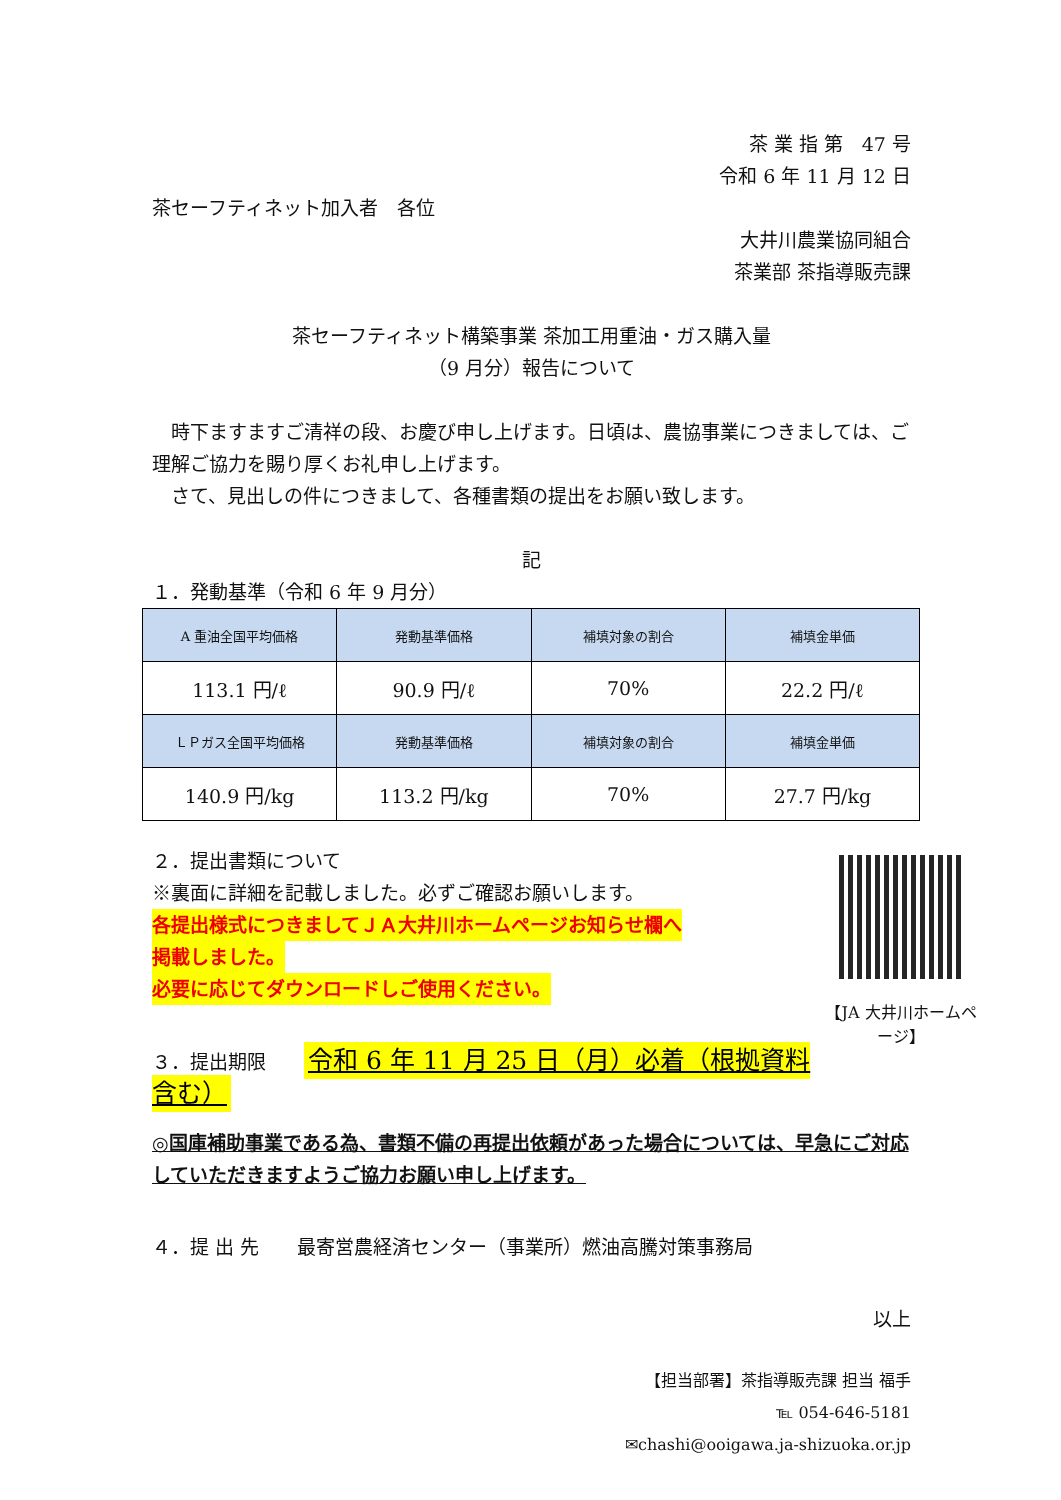茶 業 指 第　47 号
令和 6 年 11 月 12 日
茶セーフティネット加入者　各位
大井川農業協同組合
茶業部 茶指導販売課
茶セーフティネット構築事業 茶加工用重油・ガス購入量
（9 月分）報告について
　時下ますますご清祥の段、お慶び申し上げます。日頃は、農協事業につきましては、ご理解ご協力を賜り厚くお礼申し上げます。
　さて、見出しの件につきまして、各種書類の提出をお願い致します。
記
１．発動基準（令和 6 年 9 月分）
| A 重油全国平均価格 | 発動基準価格 | 補填対象の割合 | 補填金単価 |
| 113.1 円/ℓ | 90.9 円/ℓ | 70% | 22.2 円/ℓ |
| ＬＰガス全国平均価格 | 発動基準価格 | 補填対象の割合 | 補填金単価 |
| 140.9 円/kg | 113.2 円/kg | 70% | 27.7 円/kg |
【JA 大井川ホームページ】
２．提出書類について
※裏面に詳細を記載しました。必ずご確認お願いします。
各提出様式につきましてＪＡ大井川ホームページお知らせ欄へ
掲載しました。
必要に応じてダウンロードしご使用ください。
３．提出期限　　令和 6 年 11 月 25 日（月）必着（根拠資料含む）
◎国庫補助事業である為、書類不備の再提出依頼があった場合については、早急にご対応していただきますようご協力お願い申し上げます。
４．提 出 先　　最寄営農経済センター（事業所）燃油高騰対策事務局
以上
【担当部署】茶指導販売課 担当 福手
℡ 054-646-5181
✉chashi@ooigawa.ja-shizuoka.or.jp